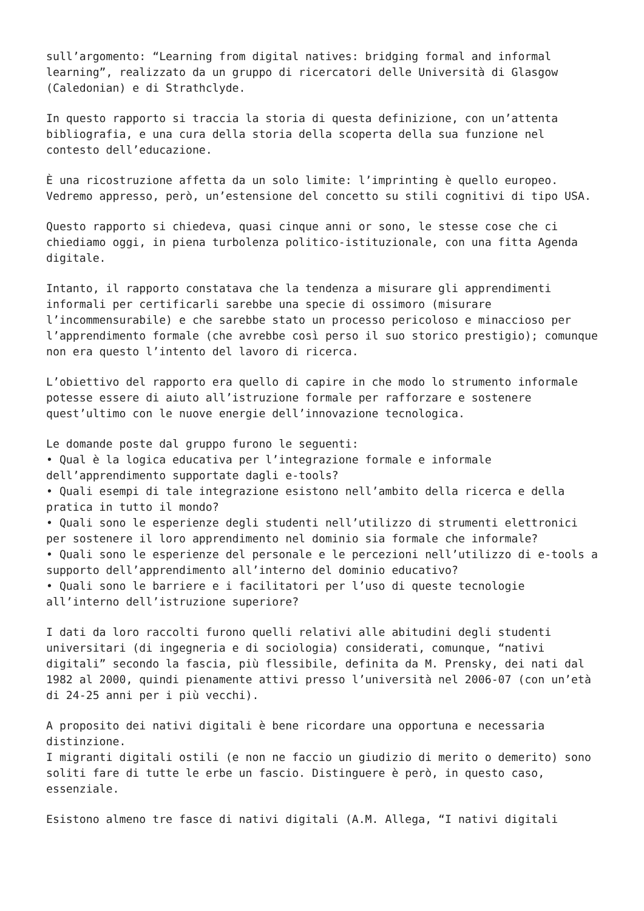sull’argomento: “Learning from digital natives: bridging formal and informal learning”, realizzato da un gruppo di ricercatori delle Università di Glasgow (Caledonian) e di Strathclyde.
In questo rapporto si traccia la storia di questa definizione, con un’attenta bibliografia, e una cura della storia della scoperta della sua funzione nel contesto dell’educazione.
È una ricostruzione affetta da un solo limite: l’imprinting è quello europeo. Vedremo appresso, però, un’estensione del concetto su stili cognitivi di tipo USA.
Questo rapporto si chiedeva, quasi cinque anni or sono, le stesse cose che ci chiediamo oggi, in piena turbolenza politico-istituzionale, con una fitta Agenda digitale.
Intanto, il rapporto constatava che la tendenza a misurare gli apprendimenti informali per certificarli sarebbe una specie di ossimoro (misurare l’incommensurabile) e che sarebbe stato un processo pericoloso e minaccioso per l’apprendimento formale (che avrebbe così perso il suo storico prestigio); comunque non era questo l’intento del lavoro di ricerca.
L’obiettivo del rapporto era quello di capire in che modo lo strumento informale potesse essere di aiuto all’istruzione formale per rafforzare e sostenere quest’ultimo con le nuove energie dell’innovazione tecnologica.
Le domande poste dal gruppo furono le seguenti:
• Qual è la logica educativa per l’integrazione formale e informale dell’apprendimento supportate dagli e-tools?
• Quali esempi di tale integrazione esistono nell’ambito della ricerca e della pratica in tutto il mondo?
• Quali sono le esperienze degli studenti nell’utilizzo di strumenti elettronici per sostenere il loro apprendimento nel dominio sia formale che informale?
• Quali sono le esperienze del personale e le percezioni nell’utilizzo di e-tools a supporto dell’apprendimento all’interno del dominio educativo?
• Quali sono le barriere e i facilitatori per l’uso di queste tecnologie all’interno dell’istruzione superiore?
I dati da loro raccolti furono quelli relativi alle abitudini degli studenti universitari (di ingegneria e di sociologia) considerati, comunque, “nativi digitali” secondo la fascia, più flessibile, definita da M. Prensky, dei nati dal 1982 al 2000, quindi pienamente attivi presso l’università nel 2006-07 (con un’età di 24-25 anni per i più vecchi).
A proposito dei nativi digitali è bene ricordare una opportuna e necessaria distinzione.
I migranti digitali ostili (e non ne faccio un giudizio di merito o demerito) sono soliti fare di tutte le erbe un fascio. Distinguere è però, in questo caso, essenziale.
Esistono almeno tre fasce di nativi digitali (A.M. Allega, “I nativi digitali